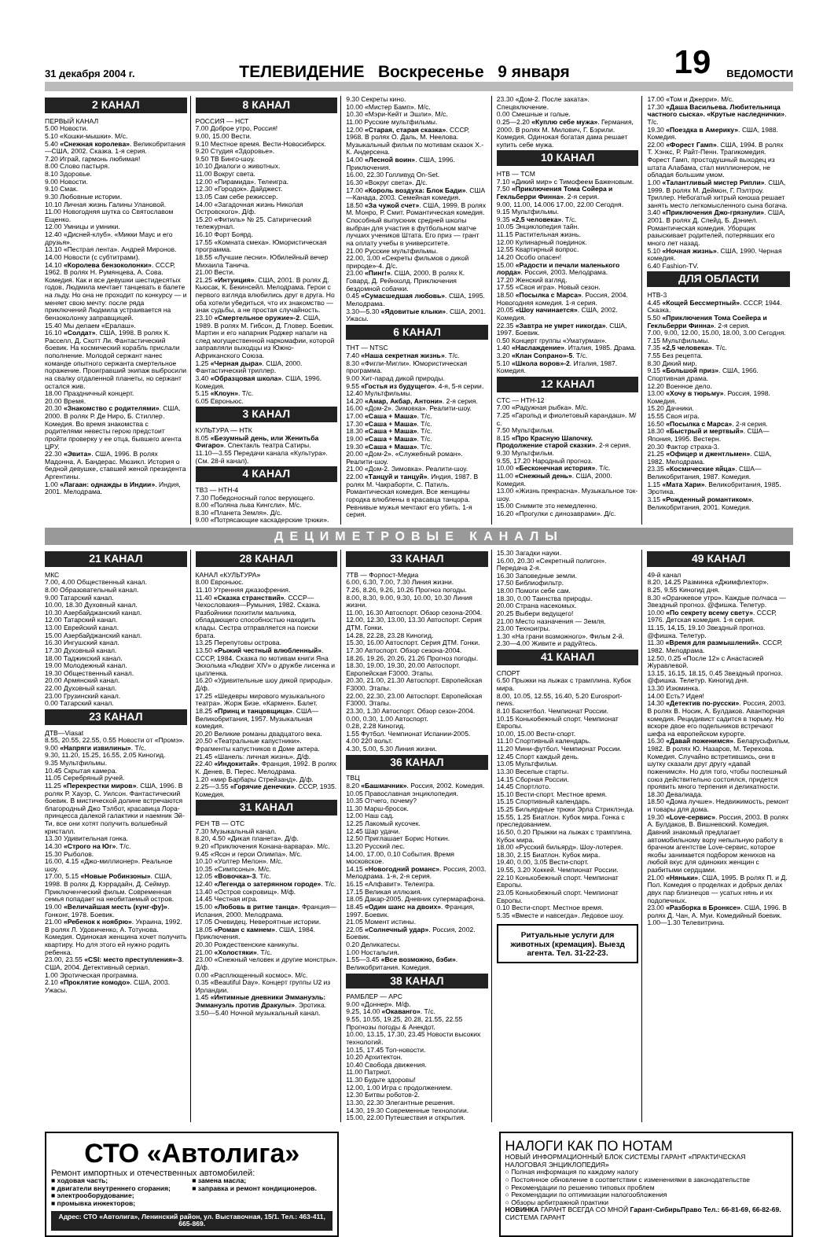31 декабря 2004 г. ТЕЛЕВИДЕНИЕ Воскресенье 9 января 19 ВЕДОМОСТИ
2 КАНАЛ
ПЕРВЫЙ КАНАЛ
5.00 Новости.
5.10 «Кошки-мышки». М/с.
5.40 «Снежная королева». Великобритания—США, 2002. Сказка. 1-я серия.
7.20 Играй, гармонь любимая!
8.00 Слово пастыря.
8.10 Здоровье.
9.00 Новости.
9.10 Смак.
9.30 Любовные истории.
10.10 Личная жизнь Галины Улановой.
11.00 Новогодняя шутка со Святославом Ещенко.
12.00 Умницы и умники.
12.40 «Дисней-клуб». «Микки Маус и его друзья».
13.10 «Пестрая лента». Андрей Миронов.
14.00 Новости (с субтитрами).
14.10 «Королева бензоколонки». СССР, 1962. В ролях Н. Румянцева, А. Сова. Комедия. Как и все девушки шестидесятых годов, Людмила мечтает танцевать в балете на льду. Но она не проходит по конкурсу — и меняет свою мечту: после ряда приключений Людмила устраивается на бензоколонку заправщицей.
15.40 Мы делаем «Ералаш».
16.10 «Солдат». США, 1998. В ролях К. Расселл, Д. Скотт Ли. Фантастический боевик. На космический корабль прислали пополнение. Молодой сержант нанес команде опытного сержанта смертельное поражение. Проигравший экипаж выбросили на свалку отдаленной планеты, но сержант остался жив.
18.00 Праздничный концерт.
20.00 Время.
20.30 «Знакомство с родителями». США, 2000. В ролях Р. Де Ниро, Б. Стиллер. Комедия. Во время знакомства с родителями невесты герою предстоит пройти проверку у ее отца, бывшего агента ЦРУ.
22.30 «Эвита». США, 1996. В ролях Мадонна, А. Бандерас. Мюзикл. История о бедной девушке, ставшей женой президента Аргентины.
1.00 «Лагаан: однажды в Индии». Индия, 2001. Мелодрама.
8 КАНАЛ
РОССИЯ — НСТ
7.00 Доброе утро, Россия!
9.00, 15.00 Вести.
9.10 Местное время. Вести-Новосибирск.
9.20 Студия «Здоровье».
9.50 ТВ Бинго-шоу.
10.10 Диалоги о животных.
11.00 Вокруг света.
12.00 «Пирамида». Телеигра.
12.30 «Городок». Дайджест.
13.05 Сам себе режиссер.
14.00 «Загадочная жизнь Николая Островского». Д/ф.
15.20 «Фитиль» № 25. Сатирический тележурнал.
16.10 Форт Боярд.
17.55 «Комната смеха». Юмористическая программа.
18.55 «Лучшие песни». Юбилейный вечер Михаила Танича.
21.00 Вести.
21.25 «Интуиция». США, 2001. В ролях Д. Кьюсак, К. Бекинсейл. Мелодрама. Герои с первого взгляда влюбились друг в друга. Но оба хотели убедиться, что их знакомство — знак судьбы, а не простая случайность.
23.10 «Смертельное оружие»-2. США, 1989. В ролях М. Гибсон, Д. Гловер. Боевик. Мартин и его напарник Роджер напали на след могущественной наркомафии, которой заправляли выходцы из Южно-Африканского Союза.
1.25 «Черная дыра». США, 2000. Фантастический триллер.
3.40 «Образцовая школа». США, 1996. Комедия.
5.15 «Клоун». Т/с.
6.05 Евроньюс.
3 КАНАЛ
КУЛЬТУРА — НТК
8.05 «Безумный день, или Женитьба Фигаро». Спектакль театра Сатиры.
11.10—3.55 Передачи канала «Культура». (См. 28-й канал).
4 КАНАЛ
ТВ3 — НТН-4
7.30 Победоносный голос верующего.
8.00 «Поляна льва Кингсли». М/с.
8.30 «Планета Земля». Д/с.
9.00 «Потрясающие каскадерские трюки».
9.30 Секреты кино.
10.00 «Мистер Бамп». М/с.
10.30 «Мэри-Кейт и Эшли». М/с.
11.00 Русские мультфильмы.
12.00 «Старая, старая сказка». СССР, 1968. В ролях О. Даль, М. Неелова. Музыкальный фильм по мотивам сказок Х.-К. Андерсена.
14.00 «Лесной воин». США, 1996. Приключения.
16.00, 22.30 Голливуд On-Set.
16.30 «Вокруг света». Д/с.
17.00 «Король воздуха: Блок Бади». США—Канада, 2003. Семейная комедия.
18.50 «За чужой счет». США, 1999. В ролях М. Монро, Р. Смит. Романтическая комедия. Способный выпускник средней школы выбран для участия в футбольном матче лучших учеников Штата. Его приз — грант на оплату учебы в университете.
21.00 Русские мультфильмы.
22.00, 3.00 «Секреты фильмов о дикой природе»-4. Д/с.
23.00 «Пинг!». США, 2000. В ролях К. Говард, Д. Рейнхолд. Приключения бездомной собачки.
0.45 «Сумасшедшая любовь». США, 1995. Мелодрама.
3.30—5.30 «Ядовитые клыки». США, 2001. Ужасы.
6 КАНАЛ
ТНТ — NTSC
7.40 «Наша секретная жизнь». Т/с.
8.30 «Фигли-Мигли». Юмористическая программа.
9.00 Хит-парад дикой природы.
9.55 «Гостья из будущего». 4-я, 5-я серии.
12.40 Мультфильмы.
14.20 «Амар, Акбар, Антони». 2-я серия.
16.00 «Дом-2». Зимовка». Реалити-шоу.
17.00 «Саша + Маша». Т/с.
17.30 «Саша + Маша». Т/с.
18.30 «Саша + Маша». Т/с.
19.00 «Саша + Маша». Т/с.
19.30 «Саша + Маша». Т/с.
20.00 «Дом-2». «Служебный роман». Реалити-шоу.
21.00 «Дом-2. Зимовка». Реалити-шоу.
22.00 «Танцуй и танцуй». Индия, 1987. В ролях М. Чакраборти, С. Патиль. Романтическая комедия. Все женщины городка влюблены в красавца танцора. Ревнивые мужья мечтают его убить. 1-я серия.
23.30 «Дом-2. После заката». Спецвключение.
0.00 Смешные и голые.
0.25—2.20 «Куплю себе мужа». Германия, 2000. В ролях М. Милович, Г. Бэрили. Комедия. Одинокая богатая дама решает купить себе мужа.
10 КАНАЛ
НТВ — ТСМ
7.10 «Дикий мир» с Тимофеем Баженовым.
7.50 «Приключения Тома Сойера и Гекльберри Финна». 2-я серия.
9.00, 11.00, 14.006 17.00, 22.00 Сегодня.
9.15 Мультфильмы.
9.35 «2,5 человека». Т/с.
10.05 Энциклопедия тайн.
11.15 Растительная жизнь.
12.00 Кулинарный поединок.
12.55 Квартирный вопрос.
14.20 Особо опасен!
15.00 «Радости и печали маленького лорда». Россия, 2003. Мелодрама.
17.20 Женский взгляд.
17.55 «Своя игра». Новый сезон.
18.50 «Посылка с Марса». Россия, 2004. Новогодняя комедия. 1-я серия.
20.05 «Шоу начинается». США, 2002. Комедия.
22.35 «Завтра не умрет никогда». США, 1997. Боевик.
0.50 Концерт группы «Уматурман».
1.40 «Наслаждение». Италия, 1985. Драма.
3.20 «Клан Сопрано»-5. Т/с.
5.10 «Школа воров»-2. Италия, 1987. Комедия.
12 КАНАЛ
СТС — НТН-12
7.00 «Радужная рыбка». М/с.
7.25 «Гарольд и фиолетовый карандаш». М/с.
7.50 Мультфильм.
8.15 «Про Красную Шапочку. Продолжение старой сказки». 2-я серия.
9.30 Мультфильм.
9.55, 17.20 Народный прогноз.
10.00 «Бесконечная история». Т/с.
11.00 «Снежный день». США, 2000. Комедия.
13.00 «Жизнь прекрасна». Музыкальное ток-шоу.
15.00 Снимите это немедленно.
16.20 «Прогулки с динозаврами». Д/с.
17.00 «Том и Джерри». М/с.
17.30 «Даша Васильева. Любительница частного сыска». «Крутые наследнички». Т/с.
19.30 «Поездка в Америку». США, 1988. Комедия.
22.00 «Форест Гамп». США, 1994. В ролях Т. Хэнкс, Р. Райт-Пенн. Трагикомедия. Форест Гамп, простодушный выходец из штата Алабама, стал миллионером, не обладая большим умом.
1.00 «Талантливый мистер Рипли». США, 1999. В ролях М. Деймон, Г. Пэлтроу. Триллер. Небогатый хитрый юноша решает занять место легкомысленного сына богача.
3.40 «Приключения Джо-грязнули». США, 2001. В ролях Д. Спейд, Б. Дэниел. Романтическая комедия. Уборщик разыскивает родителей, потерявших его много лет назад.
5.10 «Ночная жизнь». США, 1990. Черная комедия.
6.40 Fashion-TV.
ДЛЯ ОБЛАСТИ
НТВ-3
4.45 «Кощей Бессмертный». СССР, 1944. Сказка.
5.50 «Приключения Тома Соейера и Гекльберри Финна». 2-я серия.
7.00, 9.00, 12.00, 15.00, 18.00, 3.00 Сегодня.
7.15 Мультфильмы.
7.35 «2,5 человека». Т/с.
7.55 Без рецепта.
8.30 Дикий мир.
9.15 «Большой приз». США, 1966. Спортивная драма.
12.20 Военное дело.
13.00 «Хочу в тюрьму». Россия, 1998. Комедия.
15.20 Дачники.
15.55 Своя игра.
16.50 «Посылка с Марса». 2-я серия.
18.30 «Быстрый и мертвый». США—Япония, 1995. Вестерн.
20.30 Фактор страха-3.
21.25 «Офицер и джентльмен». США, 1982. Мелодрама.
23.35 «Космические яйца». США—Великобритания, 1987. Комедия.
1.15 «Мата Хари». Великобритания, 1985. Эротика.
3.15 «Рожденный романтиком». Великобритания, 2001. Комедия.
ДЕЦИМЕТРОВЫЕ КАНАЛЫ
21 КАНАЛ
МКС
7.00, 4.00 Общественный канал.
8.00 Образовательный канал.
9.00 Татарский канал.
10.00, 18.30 Духовный канал.
10.30 Азербайджанский канал.
12.00 Татарский канал.
13.00 Еврейский канал.
15.00 Азербайджанский канал.
16.30 Ингушский канал.
17.30 Духовный канал.
18.00 Таджикский канал.
19.00 Молодежный канал.
19.30 Общественный канал.
20.00 Армянский канал.
22.00 Духовный канал.
23.00 Грузинский канал.
0.00 Татарский канал.
23 КАНАЛ
ДТВ—Viasat
8.55, 20.55, 22.55, 0.55 Новости от «Промэ».
9.00 «Напряги извилины». Т/с.
9.30, 11.20, 15.25, 16.55, 2.05 Киногид.
9.35 Мультфильмы.
10.45 Скрытая камера.
11.05 Серебряный ручей.
11.25 «Перекрестки миров». США, 1996. В ролях Р. Хауэр, С. Уилсон. Фантастический боевик. В мистической долине встречаются благородный Джо Тэлбот, красавица Лора-принцесса далекой галактики и наемник Эй-Ти, все они хотят получить волшебный кристалл.
13.30 Удивительная гонка.
14.30 «Строго на Юг». Т/с.
15.30 Рыболов.
16.00, 4.15 «Джо-миллионер». Реальное шоу.
17.00, 5.15 «Новые Робинзоны». США, 1998. В ролях Д. Кэррадайн, Д. Сеймур. Приключенческий фильм. Современная семья попадает на необитаемый остров.
19.00 «Величайшая месть (кунг-фу)». Гонконг, 1978. Боевик.
21.00 «Ребенок к ноябрю». Украина, 1992. В ролях Л. Удовиченко, А. Тотунова. Комедия. Одинокая женщина хочет получить квартиру. Но для этого ей нужно родить ребенка.
23.00, 23.55 «CSI: место преступления»-3. США, 2004. Детективный сериал.
1.00 Эротическая программа.
2.10 «Проклятие комодо». США, 2003. Ужасы.
28 КАНАЛ
КАНАЛ «КУЛЬТУРА»
8.00 Евроньюс.
11.10 Утренняя джазофрения.
11.40 «Сказка странствий». СССР—Чехословакия—Румыния, 1982. Сказка. Разбойники похитили мальчика, обладающего способностью находить клады. Сестра отправляется на поиски брата.
13.25 Перепутовы острова.
13.50 «Рыжий честный влюбленный». СССР, 1984. Сказка по мотивам книги Яна Экхольма «Людвиг XIV» о дружбе лисенка и цыпленка.
16.20 «Удивительные шоу дикой природы». Д/ф.
17.25 «Шедевры мирового музыкального театра». Жорж Бизе. «Кармен». Балет.
18.25 «Принц и танцовщица». США—Великобритания, 1957. Музыкальная комедия.
20.20 Великие романы двадцатого века.
20.50 «Театральные капустники». Фрагменты капустников в Доме актера.
21.45 «Шанель: личная жизнь». Д/ф.
22.40 «Индокитай». Франция, 1992. В ролях К. Денев, В. Перес. Мелодрама.
1.20 «мир Барбары Стрейзанд». Д/ф.
2.25—3.55 «Горячие денечки». СССР, 1935. Комедия.
31 КАНАЛ
РЕН ТВ — ОТС
7.30 Музыкальный канал.
8.20, 4.50 «Дикая планета». Д/ф.
9.20 «Приключения Конана-варвара». М/с.
9.45 «Ясон и герои Олимпа». М/с.
10.10 «Уолтер Мелон». М/с.
10.35 «Симпсоны». М/с.
12.05 «Вовочка»-3. Т/с.
12.40 «Легенда о затерянном городе». Т/с.
13.40 «Остров сокровищ». М/ф.
14.45 Честная игра.
15.00 «Любовь в ритме танца». Франция—Испания, 2000. Мелодрама.
17.05 Очевидец. Невероятные истории.
18.05 «Роман с камнем». США, 1984. Приключения.
20.30 Рождественские каникулы.
21.00 «Холостяки». Т/с.
23.00 «Снежный человек и другие монстры». Д/ф.
0.00 «Расплющенный космос». М/с.
0.35 «Beautiful Day». Концерт группы U2 из Ирландии.
1.45 «Интимные дневники Эммануэль: Эммануэль против Дракулы». Эротика.
3.50—5.40 Ночной музыкальный канал.
33 КАНАЛ
7ТВ — Форпост-Медиа
6.00, 6.30, 7.00, 7.30 Линия жизни.
7.26, 8.26, 9.26, 10.26 Прогноз погоды.
8.00, 8.30, 9.00, 9.30, 10.00, 10.30 Линия жизни.
11.00, 16.30 Автоспорт. Обзор сезона-2004.
12.00, 12.30, 13.00, 13.30 Автоспорт. Серия ДТМ. Гонки.
14.28, 22.28, 23.28 Киногид.
15.30, 16.00 Автоспорт. Серия ДТМ. Гонки.
17.30 Автоспорт. Обзор сезона-2004.
18.26, 19.26, 20.26, 21.26 Прогноз погоды.
18.30, 19.00, 19.30, 20.00 Автоспорт. Европейская F3000. Этапы.
20.30, 21.00, 21.30 Автоспорт. Европейская F3000. Этапы.
22.00, 22.30, 23.00 Автоспорт. Европейская F3000. Этапы.
23.30, 1.30 Автоспорт. Обзор сезон-2004.
0.00, 0.30, 1.00 Автоспорт.
0.28, 2.28 Киногид.
1.55 Футбол. Чемпионат Испании-2005.
4.00 220 вольт.
4.30, 5.00, 5.30 Линия жизни.
36 КАНАЛ
ТВЦ
8.20 «Башмачник». Россия, 2002. Комедия.
10.05 Православная энциклопедия.
10.35 Отчего, почему?
11.30 Марш-бросок.
12.00 Наш сад.
12.25 Лакомый кусочек.
12.45 Шар удачи.
12.50 Приглашает Борис Ноткин.
13.20 Русский лес.
14.00, 17.00, 0.10 События. Время московское.
14.15 «Новогодний романс». Россия, 2003. Мелодрама. 1-я, 2-я серия.
16.15 «Алфавит». Телеигра.
17.15 Великая иллюзия.
18.05 Дакар-2005. Дневник супермарафона.
18.45 «Один шанс на двоих». Франция, 1997. Боевик.
21.05 Момент истины.
22.05 «Солнечный удар». Россия, 2002. Боевик.
0.20 Деликатесы.
1.00 Ностальгия.
1.55—3.45 «Все возможно, бэби». Великобритания. Комедия.
38 КАНАЛ
РАМБЛЕР — АРС
9.00 «Доннер». М/ф.
9.25, 14.00 «Окаванго». Т/с.
9.55, 10.55, 19.25, 20.28, 21.55, 22.55 Прогнозы погоды & Анекдот.
10.00, 13.15, 17.30, 23.45 Новости высоких технологий.
10.15, 17.45 Топ-новости.
10.20 Архитектон.
10.40 Свобода движения.
11.00 Патриот.
11.30 Будьте здоровы!
12.00, 1.00 Игра с продолжением.
12.30 Битвы роботов-2.
13.30, 22.30 Элегантные решения.
14.30, 19.30 Современные технологии.
15.00, 22.00 Путешествия и открытия.
15.30 Загадки науки.
16.00, 20.30 «Секретный полигон». Передача 2-я.
16.30 Заповедные земли.
17.50 Библиофильтр.
18.00 Помоги себе сам.
18.30, 0.00 Таинства природы.
20.00 Страна насекомых.
20.25 Выбери ведущего!
21.00 Место назначения — Земля.
23.00 Техноигры.
1.30 «На грани возможного». Фильм 2-й.
2.30—4.00 Живите и радуйтесь.
41 КАНАЛ
СПОРТ
6.50 Прыжки на лыжах с трамплина. Кубок мира.
8.00, 10.05, 12.55, 16.40, 5.20 Eurosport-news.
8.10 Баскетбол. Чемпионат России.
10.15 Конькобежный спорт. Чемпионат Европы.
10.00, 15.00 Вести-спорт.
11.10 Спортивный календарь.
11.20 Мини-футбол. Чемпионат России.
12.45 Спорт каждый день.
13.05 Мультфильм.
13.30 Веселые старты.
14.15 Сборная России.
14.45 Спортлото.
15.10 Вести-спорт. Местное время.
15.15 Спортивный календарь.
15.25 Бильярдные трюки Эрла Стриклэнда.
15.55, 1.25 Биатлон. Кубок мира. Гонка с преследованием.
16.50, 0.20 Прыжки на лыжах с трамплина. Кубок мира.
18.00 «Русский бильярд». Шоу-лотерея.
18.30, 2.15 Биатлон. Кубок мира.
19.40, 0.00, 3.05 Вести-спорт.
19.55, 3.20 Хоккей. Чемпионат России.
22.10 Конькобежный спорт. Чемпионат Европы.
23.05 Конькобежный спорт. Чемпионат Европы.
0.10 Вести-спорт. Местное время.
5.35 «Вместе и навсегда». Ледовое шоу.
Ритуальные услуги для животных (кремация). Выезд агента. Тел. 31-22-23.
49 КАНАЛ
49-й канал
8.20, 14.25 Разминка «Джимфлектор».
8.25, 9.55 Киногид дня.
8.30 «Оранжевое утро». Каждые полчаса — Звездный прогноз. @фишка. Телетур.
10.00 «По секрету всему свету». СССР, 1976. Детская комедия. 1-я серия.
11.15, 14,15, 19.10 Звездный прогноз. @фишка. Телетур.
11.30 «Время для размышлений». СССР, 1982. Мелодрама.
12.50, 0.25 «После 12» с Анастасией Журавлевой.
13.15, 16.15, 18.15, 0.45 Звездный прогноз. @фишка. Телетур. Киногид дня.
13.30 Изюминка.
14.00 Есть? Идея!
14.30 «Детектив по-русски». Россия, 2003. В ролях В. Носик, А. Булдаков. Авантюрная комедия. Рецидивист садится в тюрьму. Но вскоре двое его подельников встречают шефа на европейском курорте.
16.30 «Давай поженимся». Беларусьфильм, 1982. В ролях Ю. Назаров, М. Терехова. Комедия. Случайно встретившись, они в шутку сказали друг другу «давай поженимся». Но для того, чтобы поспешный союз действительно состоялся, придется проявить много терпения и деликатности.
18.30 Девалиада.
18.50 «Дома лучше». Недвижимость, ремонт и товары для дома.
19.30 «Love-сервис». Россия, 2003. В ролях А. Булдаков, В. Вишневский. Комедия. Давний знакомый предлагает автомобильному вору непыльную работу в брачном агентстве Love-сервис, которое якобы занимается подбором женихов на любой вкус для одиноких женщин с разбитыми сердцами.
21.00 «Няньки». США, 1995. В ролях П. и Д. Пол. Комедия о проделках и добрых делах двух пар близнецов — усатых нянь и их подопечных.
23.00 «Разборка в Бронксе». США, 1996. В ролях Д. Чан, А. Муи. Комедийный боевик.
1.00—1.30 Телевитрина.
СТО «Автолига»
Ремонт импортных и отечественных автомобилей:
■ ходовая часть;
■ двигатели внутреннего сгорания;
■ электрооборудование;
■ промывка инжекторов;
■ замена масла;
■ заправка и ремонт кондиционеров.
Адрес: СТО «Автолига», Ленинский район, ул. Выставочная, 15/1. Тел.: 463-411, 665-869.
НАЛОГИ КАК ПО НОТАМ
НОВЫЙ ИНФОРМАЦИОННЫЙ БЛОК СИСТЕМЫ ГАРАНТ «ПРАКТИЧЕСКАЯ НАЛОГОВАЯ ЭНЦИКЛОПЕДИЯ»
○ Полная информация по каждому налогу
○ Постоянное обновление в соответствии с изменениями в законодательстве
○ Рекомендации по решению типовых проблем
○ Рекомендации по оптимизации налогообложения
○ Обзоры арбитражной практики
НОВИНКА ГАРАНТ ВСЕГДА СО МНОЙ Гарант-СибирьПраво Тел.: 66-81-69, 66-82-69. СИСТЕМА ГАРАНТ